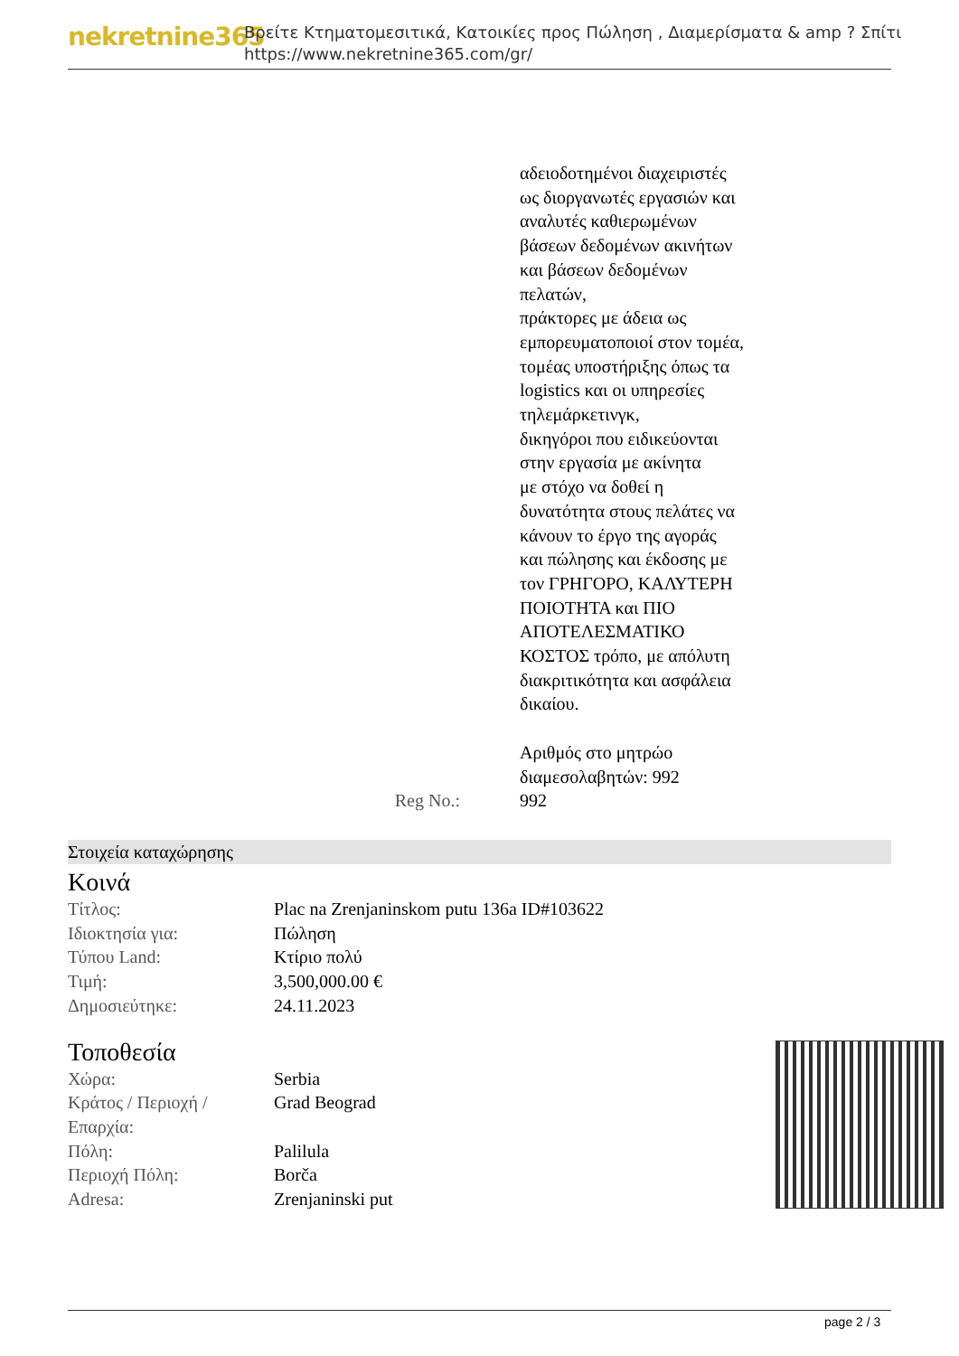nekretnine365
Βρείτε Κτηματομεσιτικά, Κατοικίες προς Πώληση , Διαμερίσματα & amp ? Σπίτι
https://www.nekretnine365.com/gr/
Reg No.: αδειοδοτημένοι διαχειριστές
ως διοργανωτές εργασιών και
αναλυτές καθιερωμένων
βάσεων δεδομένων ακινήτων
και βάσεων δεδομένων
πελατών,
πράκτορες με άδεια ως
εμπορευματοποιοί στον τομέα,
τομέας υποστήριξης όπως τα
logistics και οι υπηρεσίες
τηλεμάρκετινγκ,
δικηγόροι που ειδικεύονται
στην εργασία με ακίνητα
με στόχο να δοθεί η
δυνατότητα στους πελάτες να
κάνουν το έργο της αγοράς
και πώλησης και έκδοσης με
τον ΓΡΗΓΟΡΟ, ΚΑΛΥΤΕΡΗ
ΠΟΙΟΤΗΤΑ και ΠΙΟ
ΑΠΟΤΕΛΕΣΜΑΤΙΚΟ
ΚΟΣΤΟΣ τρόπο, με απόλυτη
διακριτικότητα και ασφάλεια
δικαίου.
Αριθμός στο μητρώο
διαμεσολαβητών: 992
992
Στοιχεία καταχώρησης
Κοινά
| Τίτλος: | Plac na Zrenjaninskom putu 136a ID#103622 |
| Ιδιοκτησία για: | Πώληση |
| Τύπου Land: | Κτίριο πολύ |
| Τιμή: | 3,500,000.00 € |
| Δημοσιεύτηκε: | 24.11.2023 |
Τοποθεσία
| Χώρα: | Serbia |
| Κράτος / Περιοχή / Επαρχία: | Grad Beograd |
| Πόλη: | Palilula |
| Περιοχή Πόλη: | Borča |
| Adresa: | Zrenjaninski put |
page 2 / 3